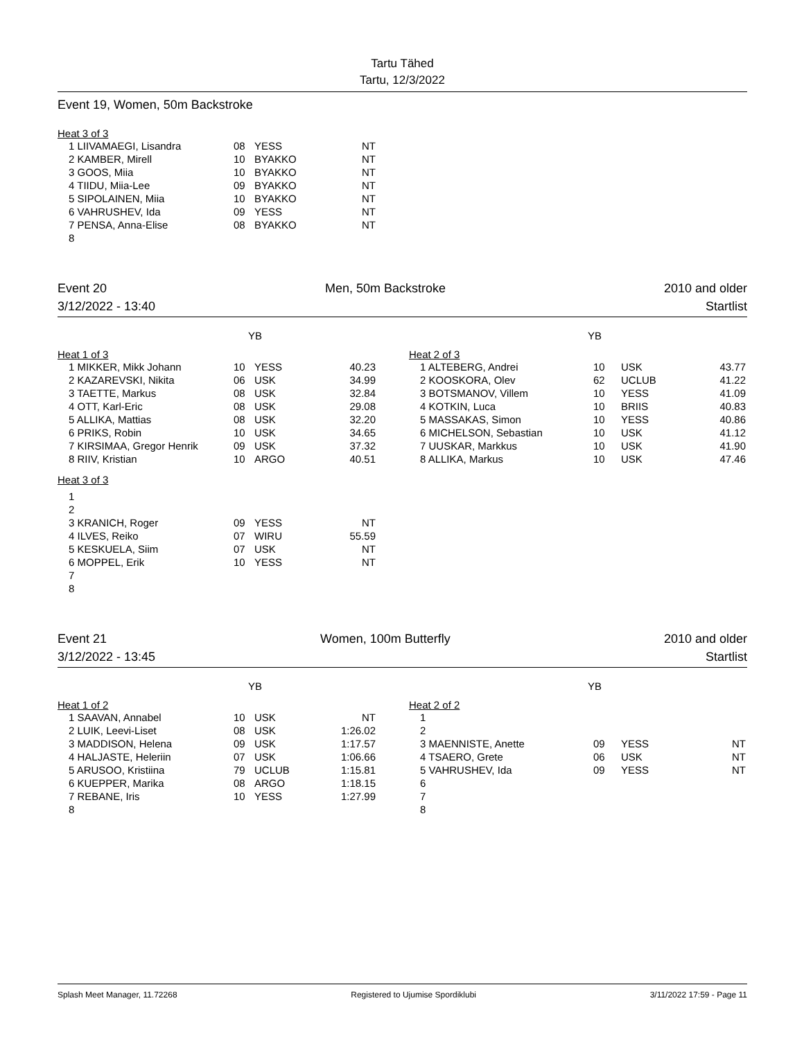Tartu Tähed
Tartu, 12/3/2022
Event 19, Women, 50m Backstroke
Heat 3 of 3
| 1 LIIVAMAEGI, Lisandra | 08 | YESS | NT |
| 2 KAMBER, Mirell | 10 | BYAKKO | NT |
| 3 GOOS, Miia | 10 | BYAKKO | NT |
| 4 TIIDU, Miia-Lee | 09 | BYAKKO | NT |
| 5 SIPOLAINEN, Miia | 10 | BYAKKO | NT |
| 6 VAHRUSHEV, Ida | 09 | YESS | NT |
| 7 PENSA, Anna-Elise | 08 | BYAKKO | NT |
| 8 | | | |
Event 20 Men, 50m Backstroke 2010 and older
3/12/2022 - 13:40 Startlist
| YB Heat 1 of 3 / 1 MIKKER, Mikk Johann / 10 / YESS / 40.23 / / 2 KAZAREVSKI, Nikita / 06 / USK / 34.99 / / 3 TAETTE, Markus / 08 / USK / 32.84 / / 4 OTT, Karl-Eric / 08 / USK / 29.08 / / 5 ALLIKA, Mattias / 08 / USK / 32.20 / / 6 PRIKS, Robin / 10 / USK / 34.65 / / 7 KIRSIMAA, Gregor Henrik / 09 / USK / 37.32 / / 8 RIIV, Kristian / 10 / ARGO / 40.51 / | YB Heat 2 of 3 / 1 ALTEBERG, Andrei / 10 / USK / 43.77 / / 2 KOOSKORA, Olev / 62 / UCLUB / 41.22 / / 3 BOTSMANOV, Villem / 10 / YESS / 41.09 / / 4 KOTKIN, Luca / 10 / BRIIS / 40.83 / / 5 MASSAKAS, Simon / 10 / YESS / 40.86 / / 6 MICHELSON, Sebastian / 10 / USK / 41.12 / / 7 UUSKAR, Markkus / 10 / USK / 41.90 / / 8 ALLIKA, Markus / 10 / USK / 47.46 / |
Heat 3 of 3
| 1 | | | |
| 2 | | | |
| 3 KRANICH, Roger | 09 | YESS | NT |
| 4 ILVES, Reiko | 07 | WIRU | 55.59 |
| 5 KESKUELA, Siim | 07 | USK | NT |
| 6 MOPPEL, Erik | 10 | YESS | NT |
| 7 | | | |
| 8 | | | |
Event 21 Women, 100m Butterfly 2010 and older
3/12/2022 - 13:45 Startlist
| YB Heat 1 of 2 / 1 SAAVAN, Annabel / 10 / USK / NT / / 2 LUIK, Leevi-Liset / 08 / USK / 1:26.02 / / 3 MADDISON, Helena / 09 / USK / 1:17.57 / / 4 HALJASTE, Heleriin / 07 / USK / 1:06.66 / / 5 ARUSOO, Kristiina / 79 / UCLUB / 1:15.81 / / 6 KUEPPER, Marika / 08 / ARGO / 1:18.15 / / 7 REBANE, Iris / 10 / YESS / 1:27.99 / / 8 / / / / | YB Heat 2 of 2 / 1 / / / / / 2 / / / / / 3 MAENNISTE, Anette / 09 / YESS / NT / / 4 TSAERO, Grete / 06 / USK / NT / / 5 VAHRUSHEV, Ida / 09 / YESS / NT / / 6 / / / / / 7 / / / / / 8 / / / / |
Splash Meet Manager, 11.72268 Registered to Ujumise Spordiklubi 3/11/2022 17:59 - Page 11